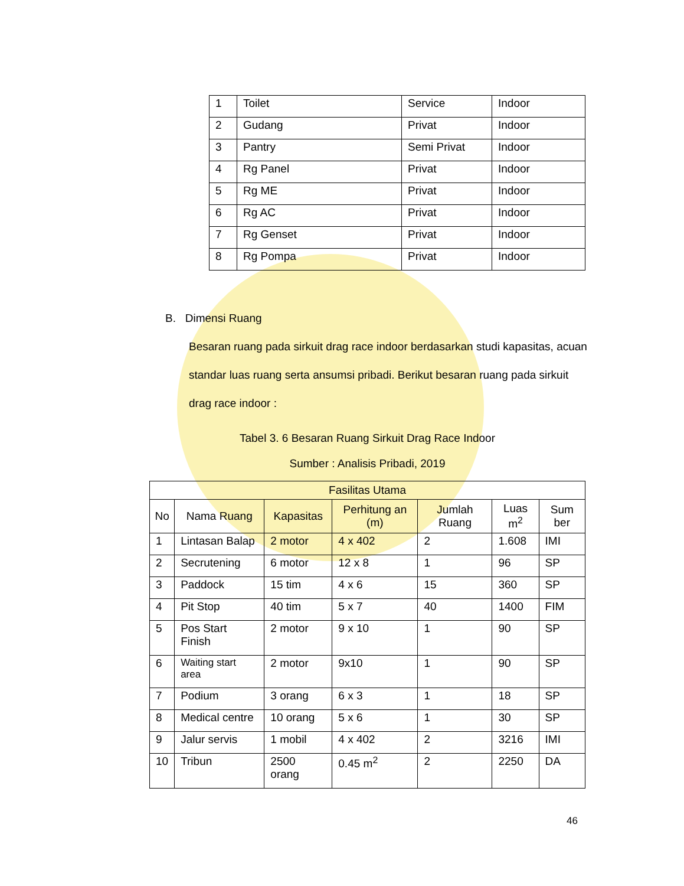| 1 | Toilet | Service | Indoor |
| 2 | Gudang | Privat | Indoor |
| 3 | Pantry | Semi Privat | Indoor |
| 4 | Rg Panel | Privat | Indoor |
| 5 | Rg ME | Privat | Indoor |
| 6 | Rg AC | Privat | Indoor |
| 7 | Rg Genset | Privat | Indoor |
| 8 | Rg Pompa | Privat | Indoor |
B. Dimensi Ruang
Besaran ruang pada sirkuit drag race indoor berdasarkan studi kapasitas, acuan standar luas ruang serta ansumsi pribadi. Berikut besaran ruang pada sirkuit drag race indoor :
Tabel 3. 6 Besaran Ruang Sirkuit Drag Race Indoor
Sumber : Analisis Pribadi, 2019
| Fasilitas Utama | | | | | | |
| --- | --- | --- | --- | --- | --- | --- |
| No | Nama Ruang | Kapasitas | Perhitung an (m) | Jumlah Ruang | Luas m<sup>2</sup> | Sum ber |
| 1 | Lintasan Balap | 2 motor | 4 x 402 | 2 | 1.608 | IMI |
| 2 | Secrutening | 6 motor | 12 x 8 | 1 | 96 | SP |
| 3 | Paddock | 15 tim | 4 x 6 | 15 | 360 | SP |
| 4 | Pit Stop | 40 tim | 5 x 7 | 40 | 1400 | FIM |
| 5 | Pos Start Finish | 2 motor | 9 x 10 | 1 | 90 | SP |
| 6 | Waiting start area | 2 motor | 9x10 | 1 | 90 | SP |
| 7 | Podium | 3 orang | 6 x 3 | 1 | 18 | SP |
| 8 | Medical centre | 10 orang | 5 x 6 | 1 | 30 | SP |
| 9 | Jalur servis | 1 mobil | 4 x 402 | 2 | 3216 | IMI |
| 10 | Tribun | 2500 orang | 0.45 m<sup>2</sup> | 2 | 2250 | DA |
46